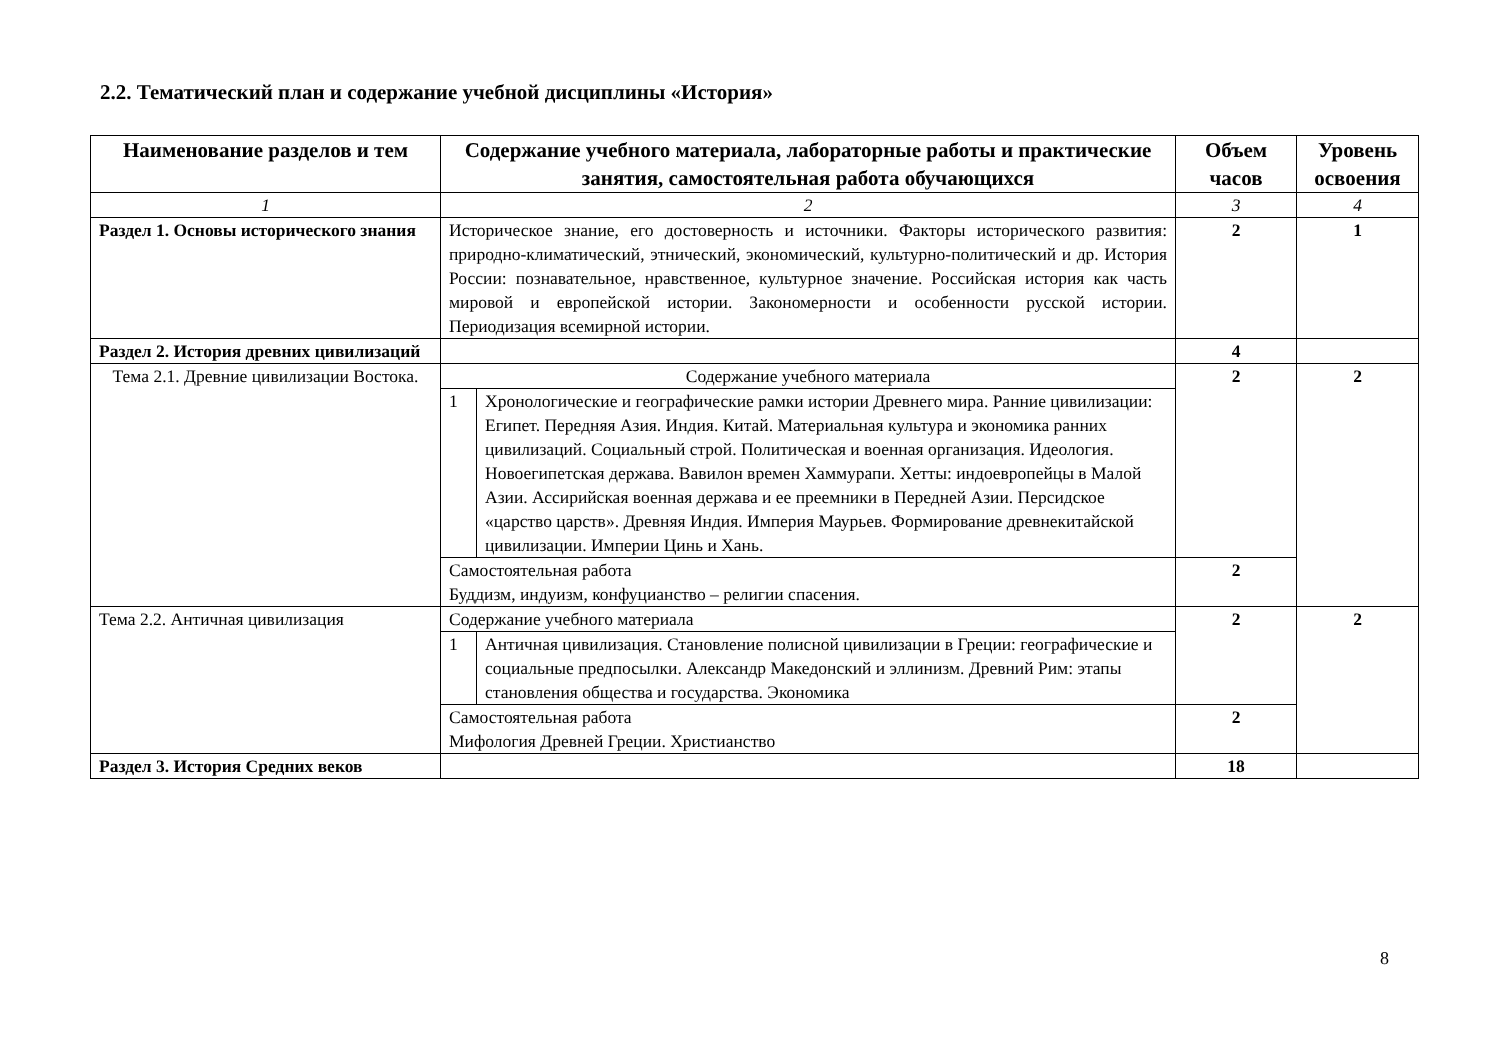2.2. Тематический план и содержание учебной дисциплины «История»
| Наименование разделов и тем | Содержание учебного материала, лабораторные работы и практические занятия, самостоятельная работа обучающихся | | Объем часов | Уровень освоения |
| --- | --- | --- | --- | --- |
| 1 | 2 | | 3 | 4 |
| Раздел 1. Основы исторического знания | Историческое знание, его достоверность и источники. Факторы исторического развития: природно-климатический, этнический, экономический, культурно-политический и др. История России: познавательное, нравственное, культурное значение. Российская история как часть мировой и европейской истории. Закономерности и особенности русской истории. Периодизация всемирной истории. | | 2 | 1 |
| Раздел 2. История древних цивилизаций | | | 4 | |
| Тема 2.1. Древние цивилизации Востока. | Содержание учебного материала | | 2 | 2 |
| | 1 | Хронологические и географические рамки истории Древнего мира. Ранние цивилизации: Египет. Передняя Азия. Индия. Китай. Материальная культура и экономика ранних цивилизаций. Социальный строй. Политическая и военная организация. Идеология. Новоегипетская держава. Вавилон времен Хаммурапи. Хетты: индоевропейцы в Малой Азии. Ассирийская военная держава и ее преемники в Передней Азии. Персидское «царство царств». Древняя Индия. Империя Маурьев. Формирование древнекитайской цивилизации. Империи Цинь и Хань. | | |
| | Самостоятельная работа Буддизм, индуизм, конфуцианство – религии спасения. | | 2 | |
| Тема 2.2. Античная цивилизация | Содержание учебного материала | | 2 | 2 |
| | 1 | Античная цивилизация. Становление полисной цивилизации в Греции: географические и социальные предпосылки. Александр Македонский и эллинизм. Древний Рим: этапы становления общества и государства. Экономика | | |
| | Самостоятельная работа Мифология Древней Греции. Христианство | | 2 | |
| Раздел 3. История Средних веков | | | 18 | |
8